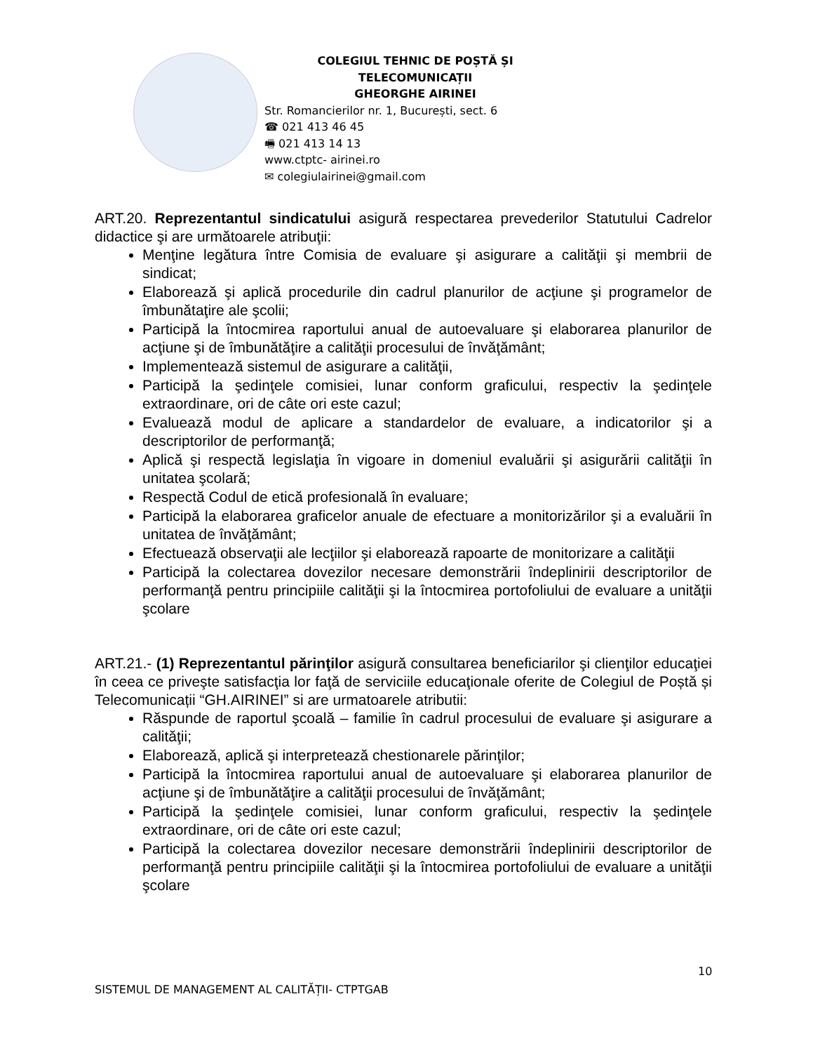COLEGIUL TEHNIC DE POȘTĂ ȘI TELECOMUNICAȚII
GHEORGHE AIRINEI
Str. Romancierilor nr. 1, București, sect. 6
☎ 021 413 46 45
🖷 021 413 14 13
www.ctptc- airinei.ro
✉ colegiulairinei@gmail.com
ART.20. Reprezentantul sindicatului asigură respectarea prevederilor Statutului Cadrelor didactice şi are următoarele atribuţii:
Menţine legătura între Comisia de evaluare şi asigurare a calităţii şi membrii de sindicat;
Elaborează şi aplică procedurile din cadrul planurilor de acţiune şi programelor de îmbunătaţire ale şcolii;
Participă la întocmirea raportului anual de autoevaluare şi elaborarea planurilor de acţiune şi de îmbunătăţire a calităţii procesului de învăţământ;
Implementează sistemul de asigurare a calităţii,
Participă la şedinţele comisiei, lunar conform graficului, respectiv la şedinţele extraordinare, ori de câte ori este cazul;
Evaluează modul de aplicare a standardelor de evaluare, a indicatorilor şi a descriptorilor de performanţă;
Aplică şi respectă legislaţia în vigoare in domeniul evaluării şi asigurării calităţii în unitatea şcolară;
Respectă Codul de etică profesională în evaluare;
Participă la elaborarea graficelor anuale de efectuare a monitorizărilor şi a evaluării în unitatea de învăţământ;
Efectuează observaţii ale lecţiilor şi elaborează rapoarte de monitorizare a calităţii
Participă la colectarea dovezilor necesare demonstrării îndeplinirii descriptorilor de performanţă pentru principiile calităţii şi la întocmirea portofoliului de evaluare a unităţii şcolare
ART.21.- (1) Reprezentantul părinţilor asigură consultarea beneficiarilor şi clienţilor educaţiei în ceea ce priveşte satisfacţia lor faţă de serviciile educaţionale oferite de Colegiul de Poștă și Telecomunicații “GH.AIRINEI” si are urmatoarele atributii:
Răspunde de raportul şcoală – familie în cadrul procesului de evaluare şi asigurare a calităţii;
Elaborează, aplică şi interpretează chestionarele părinţilor;
Participă la întocmirea raportului anual de autoevaluare şi elaborarea planurilor de acţiune şi de îmbunătăţire a calităţii procesului de învăţământ;
Participă la şedinţele comisiei, lunar conform graficului, respectiv la şedinţele extraordinare, ori de câte ori este cazul;
Participă la colectarea dovezilor necesare demonstrării îndeplinirii descriptorilor de performanţă pentru principiile calităţii şi la întocmirea portofoliului de evaluare a unităţii şcolare
10
SISTEMUL DE MANAGEMENT AL CALITĂȚII- CTPTGAB